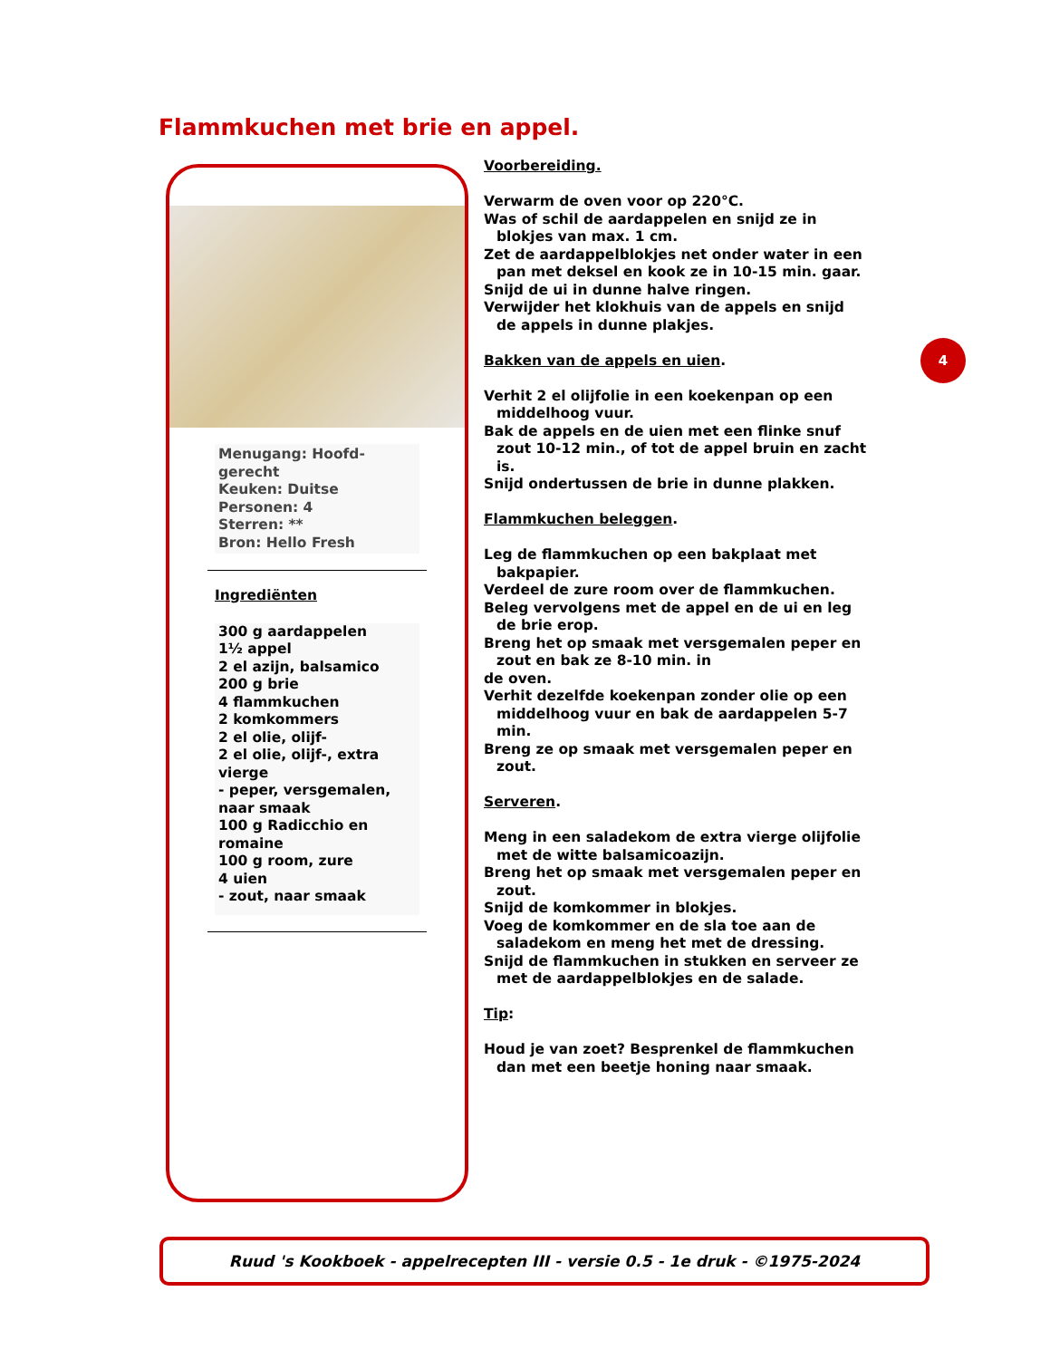Flammkuchen met brie en appel.
Menugang: Hoofd-
gerecht
Keuken: Duitse
Personen: 4
Sterren: **
Bron: Hello Fresh
Ingrediënten
300 g aardappelen
1½ appel
2 el azijn, balsamico
200 g brie
4 flammkuchen
2 komkommers
2 el olie, olijf-
2 el olie, olijf-, extra vierge
- peper, versgemalen, naar smaak
100 g Radicchio en romaine
100 g room, zure
4 uien
- zout, naar smaak
Voorbereiding.
Verwarm de oven voor op 220°C.
Was of schil de aardappelen en snijd ze in
blokjes van max. 1 cm.
Zet de aardappelblokjes net onder water in een
pan met deksel en kook ze in 10-15 min. gaar.
Snijd de ui in dunne halve ringen.
Verwijder het klokhuis van de appels en snijd
de appels in dunne plakjes.
Bakken van de appels en uien.
Verhit 2 el olijfolie in een koekenpan op een
middelhoog vuur.
Bak de appels en de uien met een flinke snuf
zout 10-12 min., of tot de appel bruin en zacht is.
Snijd ondertussen de brie in dunne plakken.
Flammkuchen beleggen.
Leg de flammkuchen op een bakplaat met
bakpapier.
Verdeel de zure room over de flammkuchen.
Beleg vervolgens met de appel en de ui en leg
de brie erop.
Breng het op smaak met versgemalen peper en
zout en bak ze 8-10 min. in
de oven.
Verhit dezelfde koekenpan zonder olie op een
middelhoog vuur en bak de aardappelen 5-7 min.
Breng ze op smaak met versgemalen peper en
zout.
Serveren.
Meng in een saladekom de extra vierge olijfolie
met de witte balsamicoazijn.
Breng het op smaak met versgemalen peper en
zout.
Snijd de komkommer in blokjes.
Voeg de komkommer en de sla toe aan de
saladekom en meng het met de dressing.
Snijd de flammkuchen in stukken en serveer ze
met de aardappelblokjes en de salade.
Tip:
Houd je van zoet? Besprenkel de flammkuchen
dan met een beetje honing naar smaak.
4
Ruud 's Kookboek - appelrecepten III - versie 0.5 - 1e druk - ©1975-2024